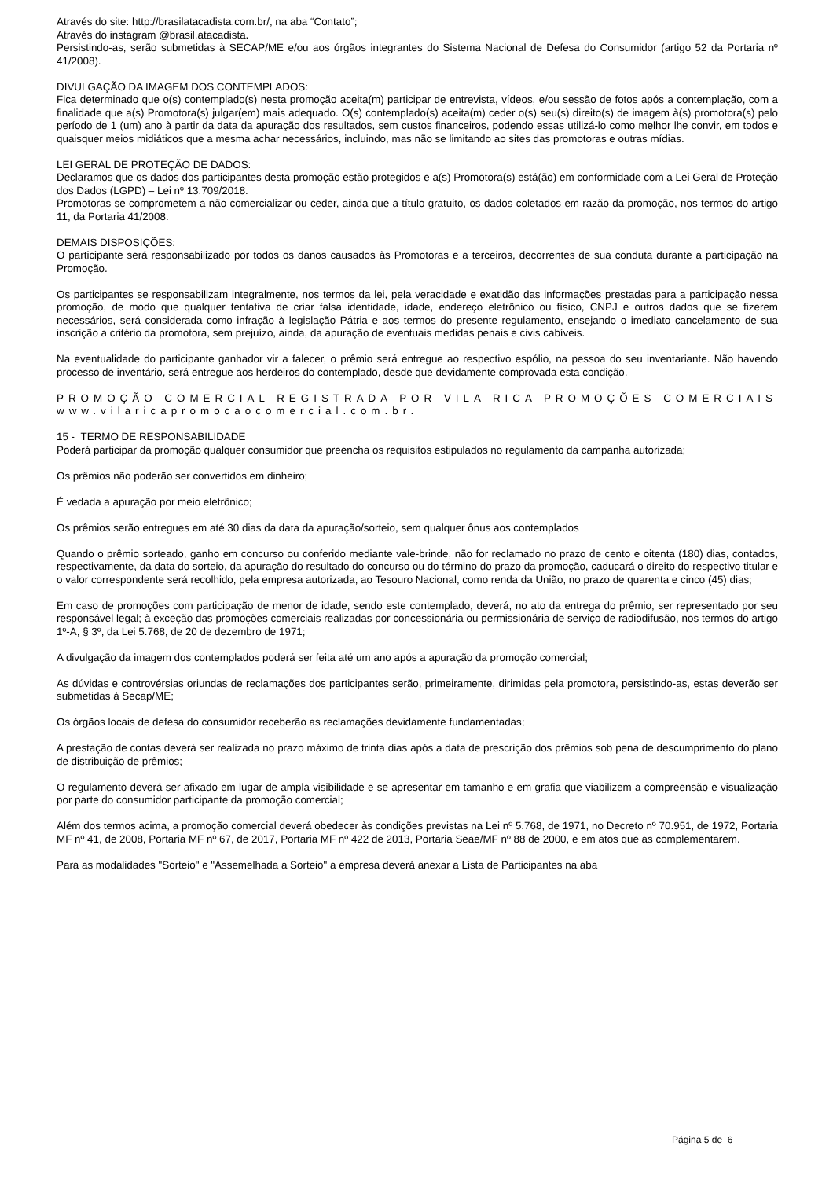Através do site: http://brasilatacadista.com.br/, na aba “Contato”;
Através do instagram @brasil.atacadista.
Persistindo-as, serão submetidas à SECAP/ME e/ou aos órgãos integrantes do Sistema Nacional de Defesa do Consumidor (artigo 52 da Portaria nº 41/2008).
DIVULGAÇÃO DA IMAGEM DOS CONTEMPLADOS:
Fica determinado que o(s) contemplado(s) nesta promoção aceita(m) participar de entrevista, vídeos, e/ou sessão de fotos após a contemplação, com a finalidade que a(s) Promotora(s) julgar(em) mais adequado. O(s) contemplado(s) aceita(m) ceder o(s) seu(s) direito(s) de imagem à(s) promotora(s) pelo período de 1 (um) ano à partir da data da apuração dos resultados, sem custos financeiros, podendo essas utilizá-lo como melhor lhe convir, em todos e quaisquer meios midiáticos que a mesma achar necessários, incluindo, mas não se limitando ao sites das promotoras e outras mídias.
LEI GERAL DE PROTEÇÃO DE DADOS:
Declaramos que os dados dos participantes desta promoção estão protegidos e a(s) Promotora(s) está(ão) em conformidade com a Lei Geral de Proteção dos Dados (LGPD) – Lei nº 13.709/2018.
Promotoras se comprometem a não comercializar ou ceder, ainda que a título gratuito, os dados coletados em razão da promoção, nos termos do artigo 11, da Portaria 41/2008.
DEMAIS DISPOSIÇÕES:
O participante será responsabilizado por todos os danos causados às Promotoras e a terceiros, decorrentes de sua conduta durante a participação na Promoção.
Os participantes se responsabilizam integralmente, nos termos da lei, pela veracidade e exatidão das informações prestadas para a participação nessa promoção, de modo que qualquer tentativa de criar falsa identidade, idade, endereço eletrônico ou físico, CNPJ e outros dados que se fizerem necessários, será considerada como infração à legislação Pátria e aos termos do presente regulamento, ensejando o imediato cancelamento de sua inscrição a critério da promotora, sem prejuízo, ainda, da apuração de eventuais medidas penais e civis cabíveis.
Na eventualidade do participante ganhador vir a falecer, o prêmio será entregue ao respectivo espólio, na pessoa do seu inventariante. Não havendo processo de inventário, será entregue aos herdeiros do contemplado, desde que devidamente comprovada esta condição.
PROMOÇÃO COMERCIAL REGISTRADA POR VILA RICA PROMOÇÕES COMERCIAIS www.vilaricapromocaocomercial.com.br.
15 - TERMO DE RESPONSABILIDADE
Poderá participar da promoção qualquer consumidor que preencha os requisitos estipulados no regulamento da campanha autorizada;
Os prêmios não poderão ser convertidos em dinheiro;
É vedada a apuração por meio eletrônico;
Os prêmios serão entregues em até 30 dias da data da apuração/sorteio, sem qualquer ônus aos contemplados
Quando o prêmio sorteado, ganho em concurso ou conferido mediante vale-brinde, não for reclamado no prazo de cento e oitenta (180) dias, contados, respectivamente, da data do sorteio, da apuração do resultado do concurso ou do término do prazo da promoção, caducará o direito do respectivo titular e o valor correspondente será recolhido, pela empresa autorizada, ao Tesouro Nacional, como renda da União, no prazo de quarenta e cinco (45) dias;
Em caso de promoções com participação de menor de idade, sendo este contemplado, deverá, no ato da entrega do prêmio, ser representado por seu responsável legal; à exceção das promoções comerciais realizadas por concessionária ou permissionária de serviço de radiodifusão, nos termos do artigo 1º-A, § 3º, da Lei 5.768, de 20 de dezembro de 1971;
A divulgação da imagem dos contemplados poderá ser feita até um ano após a apuração da promoção comercial;
As dúvidas e controvérsias oriundas de reclamações dos participantes serão, primeiramente, dirimidas pela promotora, persistindo-as, estas deverão ser submetidas à Secap/ME;
Os órgãos locais de defesa do consumidor receberão as reclamações devidamente fundamentadas;
A prestação de contas deverá ser realizada no prazo máximo de trinta dias após a data de prescrição dos prêmios sob pena de descumprimento do plano de distribuição de prêmios;
O regulamento deverá ser afixado em lugar de ampla visibilidade e se apresentar em tamanho e em grafia que viabilizem a compreensão e visualização por parte do consumidor participante da promoção comercial;
Além dos termos acima, a promoção comercial deverá obedecer às condições previstas na Lei nº 5.768, de 1971, no Decreto nº 70.951, de 1972, Portaria MF nº 41, de 2008, Portaria MF nº 67, de 2017, Portaria MF nº 422 de 2013, Portaria Seae/MF nº 88 de 2000, e em atos que as complementarem.
Para as modalidades "Sorteio" e "Assemelhada a Sorteio" a empresa deverá anexar a Lista de Participantes na aba
Página 5 de 6